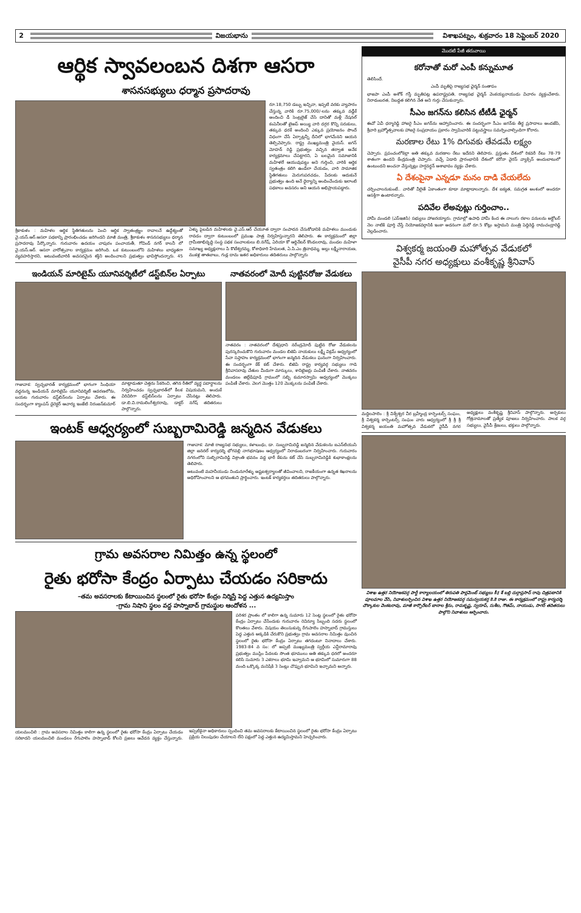2 విజయభాను విశాఖపట్నం, శుక్రవారం 18 సెప్టెంబర్ 2020
ఆర్థిక స్వావలంబన దిశగా ఆసరా
శాసనసభ్యులు ధర్మాన ప్రసాదరావు
రూ.18,750 డబ్బు ఇచ్చినా, ఇప్పటి వరకు వ్యాపారం చేస్తున్న వారికి రూ.75,000/-లను తక్కువ వడ్డీకే అందించి డీ సెంట్రలైజ్ చేసి దానితో మళ్లీ నేషనల్ కంపెనీలతో టైఅప్ అయ్యి వారి దగ్గర కొన్ని సరుకులు, తక్కువ ధరకే అందించి ఎక్కువ ప్రయోజనం పొందే విధంగా చేసే ఏర్పాట్లన్నీ దీనిలో భాగమేనని ఆయన తెల్పిచెప్పారు. రాష్ట్ర ముఖ్యమంత్రి వైయస్. జగన్ మోహన్ రెడ్డి ప్రభుత్వం వచ్చిన తర్వాత అనేక కార్యక్రమాలు చేపట్టారని, ఏ బలమైన సమాజానికి మహిళలే ఆయువుపట్టు అని గుర్తించి, వారికి ఆర్థిక స్వతంత్రం కలిగి ఉండేలా చేయడం, వారి సామాజిక స్థితిగతులు మెరుగుపరచడం, పేదలకు ఆదుకునే ప్రభుత్వం ఉంది అనే ధైర్యాన్ని అందించేందుకు ఇలాంటి పథకాలు అవసరం అని ఆయన అభిప్రాయపడ్డారు.
శ్రీకాకుళం : మహిళల ఆర్థిక స్థితిగతులను పెంచి ఆర్థిక స్వాతంత్ర్యం రావాలనే ఉద్దేశ్యంతో వై.యస్.ఆర్.ఆసరా పథకాన్ని ప్రారంభించడం జరిగిందని మాజీ మంత్రి, శ్రీకాకుళం శాసనసభ్యులు ధర్మాన ప్రసాదరావు పేర్కొన్నారు. గురువారం ఉదయం చాపురం పంచాయతీ, గోవింద్ నగర్ కాలనీ లో వై.యస్.ఆర్. ఆసరా వారోత్సవాల కార్యక్రమం జరిగింది. ఒక కుటుంబంలోని మహిళలు బాధ్యతగా వ్యవహరిస్తారని, అటువంటివారికి అవసరమైన శక్తిని అందించాలని ప్రభుత్వం భావిస్తోందన్నారు. 45 ఏళ్ళు పైబడిన మహిళలకు వై.ఎస్.ఆర్ చేయూత ద్వారా సంపాదన చేసుకోడానికి మహిళలు ముందుకు రావడం ద్వారా కుటుంబంలో ప్రముఖ పాత్ర నిర్వహిస్తున్నారని తెలిపారు. ఈ కార్యక్రమంలో జిల్లా గ్రామీణాభివృద్ధి సంస్థ పథక సంచాలకులు బి.నగేష్, ఏరియా కో ఆర్డినేటర్ కొండలరావు, మండల మహిళా సమాఖ్య అధ్యక్షురాలు పి కొటేశ్వరమ్మ, కోశాధికారి హేమలత, ఏ.పి.ఎం త్రినాధమ్మ, అల్లు లక్ష్మీనారాయణ, ముకళ్ల తాతబాబు, గుడ్ల దామ ఇతర అధికారులు తదితరులు పాల్గొన్నారు
ఇండియన్ మారిటైమ్ యూనివర్శిటీలో డస్ట్‌బిన్‌ల ఏర్పాటు
గాజువాక: స్వచ్ఛభారత్ కార్యక్రమంలో భాగంగా సింధియా వద్దనున్న ఇండియన్ మారిటైమ్ యూనివర్శిటీ ఆవరణలోను, బయట గురువారం డస్ట్‌బిన్‌లను ఏర్పాటు చేశారు. ఈ సందర్భంగా క్యాంపస్ డైరెక్టర్ ఆచార్య ఇంజేటి నిరంజన్‌కుమార్ మాట్లాడుతూ చెత్తను సేకరించి, తగిన రీతిలో వ్యర్థ పదార్థాలను నిర్వహించడం స్వచ్ఛభారత్‌లో కీలక విషయమని, అందుకే విరివిరిగా డస్ట్‌బిన్‌లను ఏర్పాటు చేసినట్లు తెలిపారు. డా.బి.వి.రామలింగేశ్వరరావు, డాక్టర్ నగేష్ తదితరులు పాల్గొన్నారు.
నాతవరంలో మోదీ పుట్టినరోజు వేడుకలు
నాతవరం : నాతవరంలో దేశప్రధాని నరేంద్రమోదీ పుట్టిన రోజు వేడుకలను పురస్కరించుకొని గురువారం మండల బిజెపి నాయకులు లక్ష్మీ విక్రమ్ ఆధ్వర్యంలో సేవా సప్తాహం కార్యక్రమంలో భాగంగా జన్మదిన వేడుకలు ఘనంగా నిర్వహించారు. ఈ సందర్భంగా కేక్ కట్ చేశారు. బిజెపి రాష్ట్ర కార్యవర్గ సభ్యులు గాడె శ్రీనివాసరావు చేతుల మీదుగా మాస్కులు, శానిటైజర్లు పంపిణీ చేశారు. నాతవరం మండలం జిల్లేడిపూడి గ్రామంలో సబ్బి కుమారస్వామి ఆధ్వర్యంలో మొక్కలు పంపిణీ చేశారు. వెలగ మొత్తం 120 మొక్కలను పంపిణీ చేశారు.
ఇంటక్ ఆధ్వర్యంలో సుబ్బరామిరెడ్డి జన్మదిన వేడుకలు
గాజువాక: మాజీ రాజ్యసభ సభ్యులు, కళాబంధు, డా. సుబ్బరామిరెడ్డి జన్మదిన వేడుకలను ఐఎన్‌టియుసి జిల్లా జనరల్ కార్యదర్శి భోగవల్లి నాగభూషణం ఆధ్వర్యంలో నిరాడంబరంగా నిర్వహించారు. గురువారం నగరంలోని సుబ్బిరామిరెడ్డి విశ్రాంతి భవనం వద్ద భారీ కేకును కట్ చేసి సుబ్బరామిరెడ్డికి శుభాకాంక్షలను తెలిపారు.
అటువంటి మహనీయుడు నిండునూరేళ్ళు అష్టఐశ్వర్యాలతో జీవించాలని, రాజకీయంగా ఉన్నత శిఖరాలను అధిరోహించాలని ఆ భగవంతుని ప్రార్థించారు. ఇంటక్ కార్యకర్తలు తదితరులు పాల్గొన్నారు.
గ్రామ అవసరాల నిమిత్తం ఉన్న స్థలంలో
రైతు భరోసా కేంద్రం ఏర్పాటు చేయడం సరికాదు
–తమ అవసరాలకు కేటాయించిన స్థలంలో రైతు భరోసా కేంద్రం నిర్మిస్తే పెద్ద ఎత్తున ఉద్యమిస్తాం
-గ్రామ నిషాని స్థలం వద్ద హస్నాబాద్ గ్రామస్థుల ఆందోళన ...
పరిశర ప్రాంతం లో కాలిగా ఉన్న సుమారు 12 సెంట్ల స్థలంలో రైతు భరోసా కేంద్రం ఏర్పాటు చేసేందుకు గురువారం రెవిన్యూ సిబ్బంది సదరు స్థలంలో కొలతలు వేశారు. విషయం తెలుసుకున్న రేగుపాలెం హస్నాబాద్ గ్రామస్తులు పెద్ద ఎత్తున అక్కడికి చేరుకొని ప్రభుత్వం గ్రామ అవసరాల నిమిత్తం వుంచిన స్థలంలో రైతు భరోసా కేంద్రం ఏర్పాటు తగదంటూ నినాదాలు చేశారు. 1983-84 వ సం: లో అప్పటి ముఖ్యమంత్రి స్వర్గీయ ఎన్టీరామారావు ప్రభుత్వం ముస్లిం పేదలకు సొంత భూములు అతి తక్కువ ధరలో అందరూ కలిసి సుమారు 3 ఎకరాలు భూమి ఇవ్వామని ఆ భూమిలో సుమారుగా 88 మంది ఒక్కొక్క మనిషికి 3 సెంట్లు చొప్పున భూమిని ఇచ్చామని అన్నారు.
యలమంచిలి : గ్రామ అవసరాల నిమిత్తం కాలిగా ఉన్న స్థలంలో రైతు భరోసా కేంద్రం ఏర్పాటు చేయడం సరికాదని యలమంచిలి మండలం రేగుపాలెం హస్నాబాద్ కోలని ప్రజలు ఆవేదన వ్యక్తం చేస్తున్నారు. ఇప్పటికైనా అధికారులు స్పందించి తమ అవసరాలకు కేటాయించిన స్థలంలో రైతు భరోసా కేంద్రం ఏర్పాటు ప్రక్రియ నిలుపుదల చేయాలని లేని పక్షంలో పెద్ద ఎత్తున ఉద్యమిస్తామని హెచ్చరించారు.
మొదటి పేజీ తరువాయి
కరోనాతో మరో ఎంపీ కన్నుమూత
తెలిసిందే.
ఎంపీ మృతిపై రాజ్యసభ ఛైర్మన్ సంతాపం
భాజపా ఎంపీ అశోక్ గస్తీ మృతిపట్ల ఉపరాష్ట్రపతి, రాజ్యసభ ఛైర్మన్ వెంకయ్యనాయుడు విచారం వ్యక్తంచేశారు. నిరాడంబరత, నిబద్ధత కలిగిన నేత అని గుర్తు చేసుకున్నారు.
సీఎం జగన్‌ను కలిసిన టీటీడీ ఛైర్మన్
ఈవో ఏవీ ధర్మారెడ్డి హాజరై సీఎం జగన్‌ను ఆహ్వానించారు. ఈ సందర్భంగా సీఎం జగన్‌కు తీర్థ ప్రసాదాలు అందజేసి, శ్రీవారి బ్రహ్మోత్సవాలకు హాజరై సంప్రదాయం ప్రకారం స్వామివారికి పట్టువస్త్రాలు సమర్పించాల్సిందిగా కోరారు.
మరణాల రేటు 1% దిగువకు తేవడమే లక్ష్యం
చెప్పారు. ప్రపంచంలోకెల్లా అతి తక్కువ మరణాల రేటు ఇదేనని తెలిపారు. ప్రస్తుతం దేశంలో రికవరీ రేటు 78-79 శాతంగా ఉందని కేంద్రమంత్రి చెప్పారు. వచ్చే ఏడాది ప్రారంభానికి దేశంలో కరోనా వైరస్ వ్యాక్సిన్ అందుబాటులో ఉంటుందని అంచనా వేస్తున్నట్లు హర్షవర్ధన్ ఆశాభావం వ్యక్తం చేశారు.
ఏ దేశంపైనా ఎన్నడూ మనం దాడి చేయలేదు
చర్చించాలనుకుంటే.. వారితో వీలైతే ఏకాంతంగా కూడా మాట్లాడాలన్నారు. దేశ ఐక్యత, సమగ్రత అంశంలో అందరూ ఆసక్తిగా ఉంటారన్నారు.
పదివేల లేఅవుట్లు గుర్తించాం..
హామీ మండలి (ఎస్ఇజిసి) సభ్యులు హాజరయ్యారు. గ్రామాల్లో ఉపాధి హామీ కింద ఈ నాలుగు రకాల పనులను అక్టోబర్ నెల నాటికి పూర్తి చేస్తే నియోజకవర్గానికి ఇంకా అదనంగా మరో రూ.5 కోట్లు ఇస్తామని మంత్రి పెద్దిరెడ్డి రామచంద్రారెడ్డి వెల్లడించారు.
విశ్వకర్మ జయంతి మహోత్సవ వేడుకలో
వైసీపీ నగర అధ్యక్షులు వంశీకృష్ణ శ్రీనివాస్
మద్దిలపాలెం : శ్రీ విశ్వేశ్వర వీర బ్రహ్మేంద్ర కార్పెంటర్స్ సంఘం, శ్రీ విశ్వకర్మ కార్పెంటర్స్ సంఘం వారు ఆధ్వర్యంలో శ్రీ శ్రీ శ్రీ విశ్వకర్మ జయంతి మహోత్సవ వేడుకలో వైసీపీ నగర అధ్యక్షులు వంశీకృష్ణ శ్రీనివాస్ పాల్గొన్నారు. అర్చకులు గోత్రనామాలతో ప్రత్యేక పూజలు నిర్వహించారు. పాలక వర్గ సభ్యులు, వైసీపీ శ్రేణులు, భక్తులు పాల్గొన్నారు.
విశాఖ ఉత్తర నియోజకవర్గ పార్టీ కార్యాలయంలో తిరుపతి పార్లమెంట్ సభ్యులు కీ॥ శే బల్లి దుర్గాప్రసాద్ రావు చిత్రపటానికి పూలమాల వేసి, నివాళులర్పించిన విశాఖ ఉత్తర నియోజకవర్గ సమన్వయకర్త కె.కె రాజు. ఈ కార్యక్రమంలో రాష్ట్ర కార్యదర్శి చొక్కాకుల వెంకటరావు, మాజీ కార్పొరేటర్ బానాల శ్రీను, రామకృష్ణ, స్వరూప్, సుశీల, గౌతమ్, నాయుడు, సాగర్ తదితరులు పాల్గొని నివాళులు అర్పించారు.